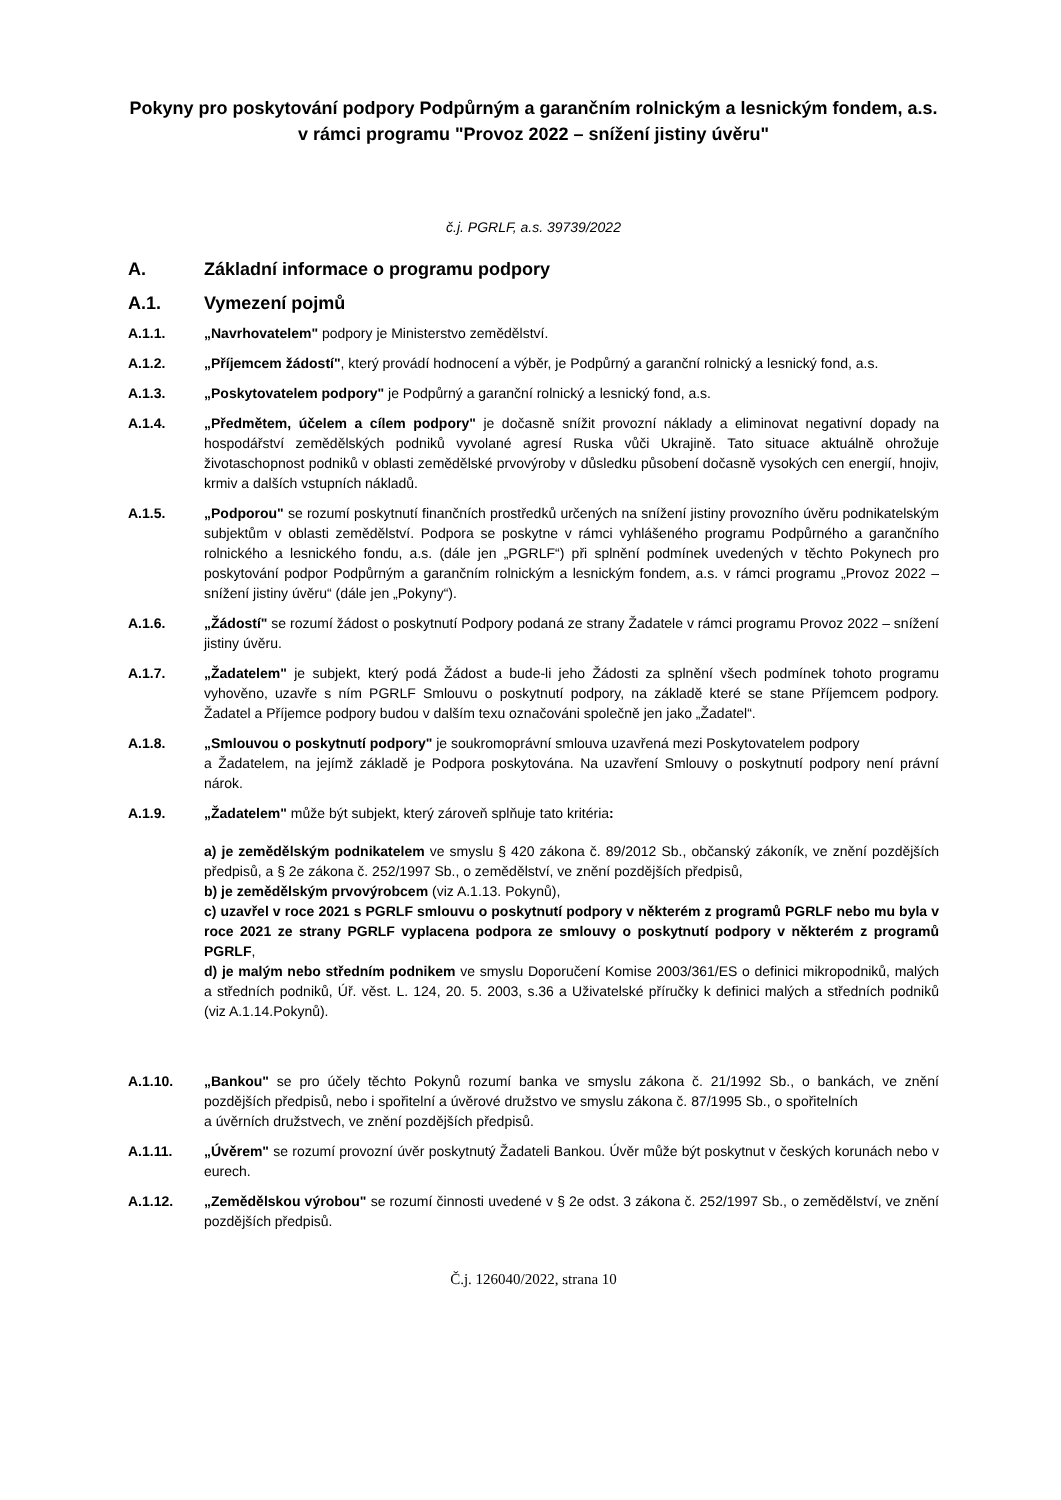Pokyny pro poskytování podpory Podpůrným a garančním rolnickým a lesnickým fondem, a.s. v rámci programu "Provoz 2022 – snížení jistiny úvěru"
č.j. PGRLF, a.s. 39739/2022
A. Základní informace o programu podpory
A.1. Vymezení pojmů
A.1.1. „Navrhovatelem" podpory je Ministerstvo zemědělství.
A.1.2. „Příjemcem žádostí", který provádí hodnocení a výběr, je Podpůrný a garanční rolnický a lesnický fond, a.s.
A.1.3. „Poskytovatelem podpory" je Podpůrný a garanční rolnický a lesnický fond, a.s.
A.1.4. „Předmětem, účelem a cílem podpory" je dočasně snížit provozní náklady a eliminovat negativní dopady na hospodářství zemědělských podniků vyvolané agresí Ruska vůči Ukrajině. Tato situace aktuálně ohrožuje životaschopnost podniků v oblasti zemědělské prvovýroby v důsledku působení dočasně vysokých cen energií, hnojiv, krmiv a dalších vstupních nákladů.
A.1.5. „Podporou" se rozumí poskytnutí finančních prostředků určených na snížení jistiny provozního úvěru podnikatelským subjektům v oblasti zemědělství. Podpora se poskytne v rámci vyhlášeného programu Podpůrného a garančního rolnického a lesnického fondu, a.s. (dále jen „PGRLF“) při splnění podmínek uvedených v těchto Pokynech pro poskytování podpor Podpůrným a garančním rolnickým a lesnickým fondem, a.s. v rámci programu „Provoz 2022 – snížení jistiny úvěru“ (dále jen „Pokyny“).
A.1.6. „Žádostí" se rozumí žádost o poskytnutí Podpory podaná ze strany Žadatele v rámci programu Provoz 2022 – snížení jistiny úvěru.
A.1.7. „Žadatelem" je subjekt, který podá Žádost a bude-li jeho Žádosti za splnění všech podmínek tohoto programu vyhověno, uzavře s ním PGRLF Smlouvu o poskytnutí podpory, na základě které se stane Příjemcem podpory. Žadatel a Příjemce podpory budou v dalším texu označováni společně jen jako „Žadatel“.
A.1.8. „Smlouvou o poskytnutí podpory" je soukromoprávní smlouva uzavřená mezi Poskytovatelem podpory
a Žadatelem, na jejímž základě je Podpora poskytována. Na uzavření Smlouvy o poskytnutí podpory není právní nárok.
A.1.9. „Žadatelem" může být subjekt, který zároveň splňuje tato kritéria:
a) je zemědělským podnikatelem ve smyslu § 420 zákona č. 89/2012 Sb., občanský zákoník, ve znění pozdějších předpisů, a § 2e zákona č. 252/1997 Sb., o zemědělství, ve znění pozdějších předpisů,
b) je zemědělským prvovýrobcem (viz A.1.13. Pokynů),
c) uzavřel v roce 2021 s PGRLF smlouvu o poskytnutí podpory v některém z programů PGRLF nebo mu byla v roce 2021 ze strany PGRLF vyplacena podpora ze smlouvy o poskytnutí podpory v některém z programů PGRLF,
d) je malým nebo středním podnikem ve smyslu Doporučení Komise 2003/361/ES o definici mikropodniků, malých a středních podniků, Úř. věst. L. 124, 20. 5. 2003, s.36 a Uživatelské příručky k definici malých a středních podniků (viz A.1.14.Pokynů).
A.1.10. „Bankou" se pro účely těchto Pokynů rozumí banka ve smyslu zákona č. 21/1992 Sb., o bankách, ve znění pozdějších předpisů, nebo i spořitelní a úvěrové družstvo ve smyslu zákona č. 87/1995 Sb., o spořitelních
a úvěrních družstvech, ve znění pozdějších předpisů.
A.1.11. „Úvěrem" se rozumí provozní úvěr poskytnutý Žadateli Bankou. Úvěr může být poskytnut v českých korunách nebo v eurech.
A.1.12. „Zemědělskou výrobou" se rozumí činnosti uvedené v § 2e odst. 3 zákona č. 252/1997 Sb., o zemědělství, ve znění pozdějších předpisů.
Č.j. 126040/2022, strana 10